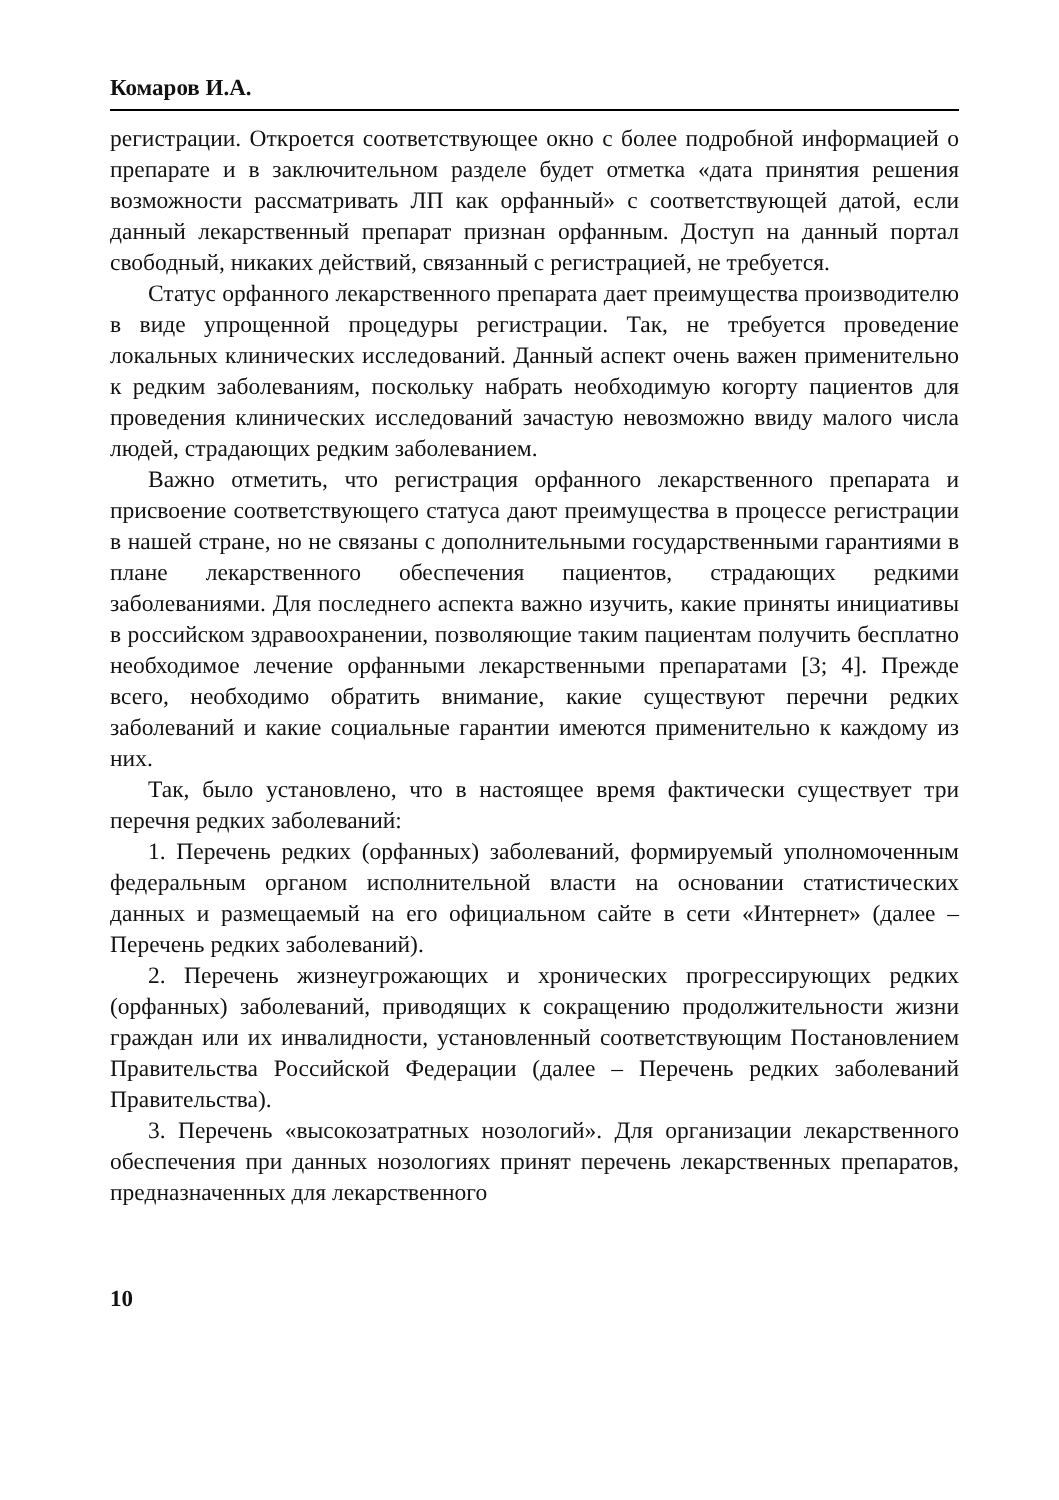Комаров И.А.
регистрации. Откроется соответствующее окно с более подробной информацией о препарате и в заключительном разделе будет отметка «дата принятия решения возможности рассматривать ЛП как орфанный» с соответствующей датой, если данный лекарственный препарат признан орфанным. Доступ на данный портал свободный, никаких действий, связанный с регистрацией, не требуется.
Статус орфанного лекарственного препарата дает преимущества производителю в виде упрощенной процедуры регистрации. Так, не требуется проведение локальных клинических исследований. Данный аспект очень важен применительно к редким заболеваниям, поскольку набрать необходимую когорту пациентов для проведения клинических исследований зачастую невозможно ввиду малого числа людей, страдающих редким заболеванием.
Важно отметить, что регистрация орфанного лекарственного препарата и присвоение соответствующего статуса дают преимущества в процессе регистрации в нашей стране, но не связаны с дополнительными государственными гарантиями в плане лекарственного обеспечения пациентов, страдающих редкими заболеваниями. Для последнего аспекта важно изучить, какие приняты инициативы в российском здравоохранении, позволяющие таким пациентам получить бесплатно необходимое лечение орфанными лекарственными препаратами [3; 4]. Прежде всего, необходимо обратить внимание, какие существуют перечни редких заболеваний и какие социальные гарантии имеются применительно к каждому из них.
Так, было установлено, что в настоящее время фактически существует три перечня редких заболеваний:
1. Перечень редких (орфанных) заболеваний, формируемый уполномоченным федеральным органом исполнительной власти на основании статистических данных и размещаемый на его официальном сайте в сети «Интернет» (далее – Перечень редких заболеваний).
2. Перечень жизнеугрожающих и хронических прогрессирующих редких (орфанных) заболеваний, приводящих к сокращению продолжительности жизни граждан или их инвалидности, установленный соответствующим Постановлением Правительства Российской Федерации (далее – Перечень редких заболеваний Правительства).
3. Перечень «высокозатратных нозологий». Для организации лекарственного обеспечения при данных нозологиях принят перечень лекарственных препаратов, предназначенных для лекарственного
10